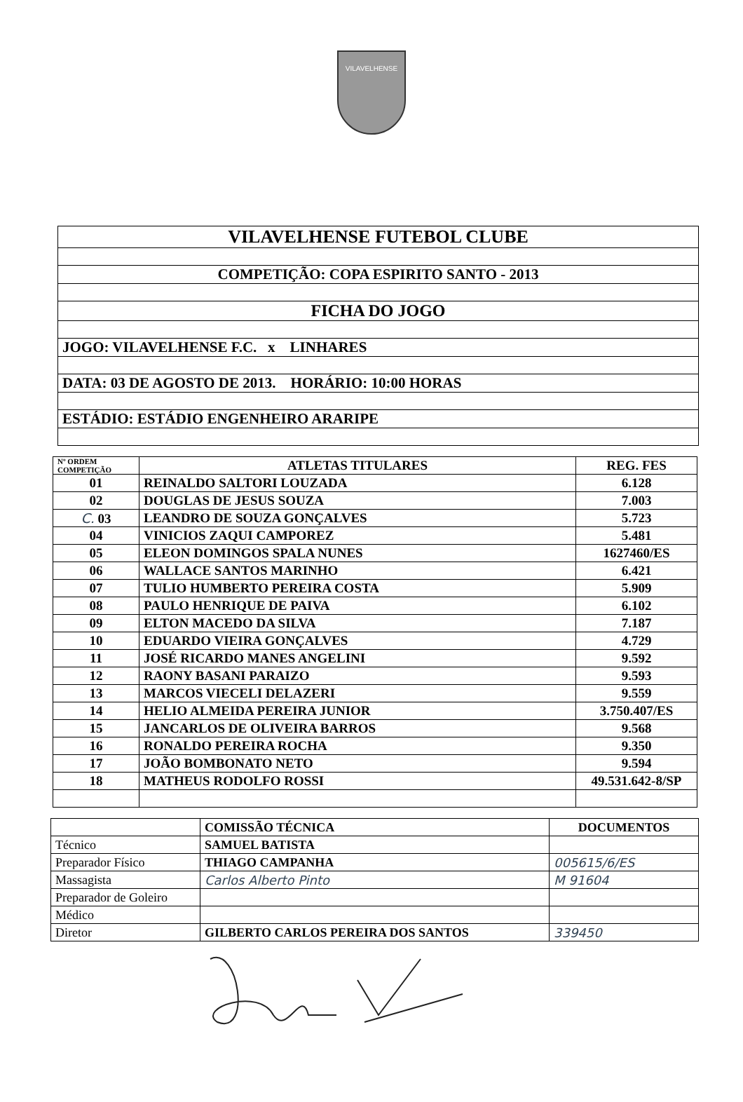VILAVELHENSE
| VILAVELHENSE FUTEBOL CLUBE |
| COMPETIÇÃO: COPA ESPIRITO SANTO - 2013 |
| FICHA DO JOGO |
| JOGO: VILAVELHENSE F.C. x LINHARES |
| DATA: 03 DE AGOSTO DE 2013. HORÁRIO: 10:00 HORAS |
| ESTÁDIO: ESTÁDIO ENGENHEIRO ARARIPE |
| Nº ORDEM COMPETIÇÃO | ATLETAS TITULARES | REG. FES |
| --- | --- | --- |
| 01 | REINALDO SALTORI LOUZADA | 6.128 |
| 02 | DOUGLAS DE JESUS SOUZA | 7.003 |
| C. 03 | LEANDRO DE SOUZA GONÇALVES | 5.723 |
| 04 | VINICIOS ZAQUI CAMPOREZ | 5.481 |
| 05 | ELEON DOMINGOS SPALA NUNES | 1627460/ES |
| 06 | WALLACE SANTOS MARINHO | 6.421 |
| 07 | TULIO HUMBERTO PEREIRA COSTA | 5.909 |
| 08 | PAULO HENRIQUE DE PAIVA | 6.102 |
| 09 | ELTON MACEDO DA SILVA | 7.187 |
| 10 | EDUARDO VIEIRA GONÇALVES | 4.729 |
| 11 | JOSÉ RICARDO MANES ANGELINI | 9.592 |
| 12 | RAONY BASANI PARAIZO | 9.593 |
| 13 | MARCOS VIECELI DELAZERI | 9.559 |
| 14 | HELIO ALMEIDA PEREIRA JUNIOR | 3.750.407/ES |
| 15 | JANCARLOS DE OLIVEIRA BARROS | 9.568 |
| 16 | RONALDO PEREIRA ROCHA | 9.350 |
| 17 | JOÃO BOMBONATO NETO | 9.594 |
| 18 | MATHEUS RODOLFO ROSSI | 49.531.642-8/SP |
| | COMISSÃO TÉCNICA | DOCUMENTOS |
| Técnico | SAMUEL BATISTA | |
| Preparador Físico | THIAGO CAMPANHA | 005615/6/ES |
| Massagista | Carlos Alberto Pinto | M 91604 |
| Preparador de Goleiro | | |
| Médico | | |
| Diretor | GILBERTO CARLOS PEREIRA DOS SANTOS | 339450 |